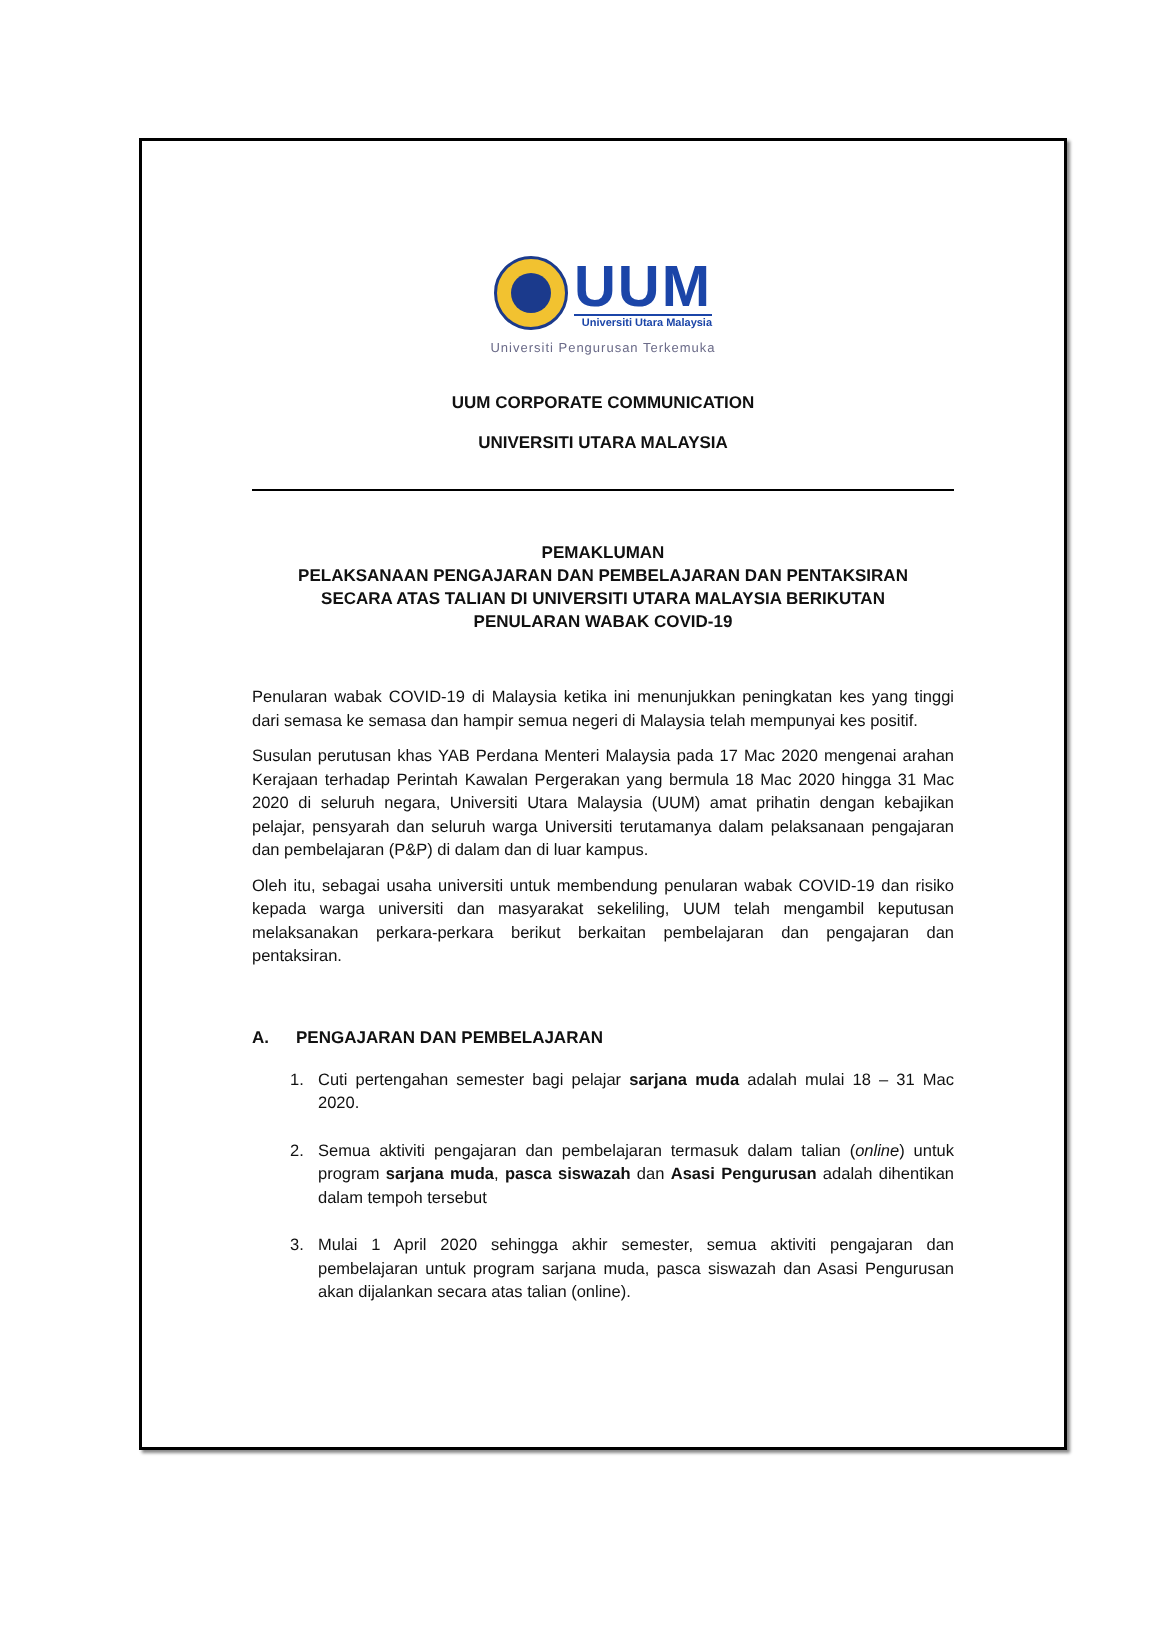UUM
Universiti Utara Malaysia
Universiti Pengurusan Terkemuka
UUM CORPORATE COMMUNICATION
UNIVERSITI UTARA MALAYSIA
PEMAKLUMAN
PELAKSANAAN PENGAJARAN DAN PEMBELAJARAN DAN PENTAKSIRAN
SECARA ATAS TALIAN DI UNIVERSITI UTARA MALAYSIA BERIKUTAN
PENULARAN WABAK COVID-19
Penularan wabak COVID-19 di Malaysia ketika ini menunjukkan peningkatan kes yang tinggi dari semasa ke semasa dan hampir semua negeri di Malaysia telah mempunyai kes positif.
Susulan perutusan khas YAB Perdana Menteri Malaysia pada 17 Mac 2020 mengenai arahan Kerajaan terhadap Perintah Kawalan Pergerakan yang bermula 18 Mac 2020 hingga 31 Mac 2020 di seluruh negara, Universiti Utara Malaysia (UUM) amat prihatin dengan kebajikan pelajar, pensyarah dan seluruh warga Universiti terutamanya dalam pelaksanaan pengajaran dan pembelajaran (P&P) di dalam dan di luar kampus.
Oleh itu, sebagai usaha universiti untuk membendung penularan wabak COVID-19 dan risiko kepada warga universiti dan masyarakat sekeliling, UUM telah mengambil keputusan melaksanakan perkara-perkara berikut berkaitan pembelajaran dan pengajaran dan pentaksiran.
A. PENGAJARAN DAN PEMBELAJARAN
1. Cuti pertengahan semester bagi pelajar sarjana muda adalah mulai 18 – 31 Mac 2020.
2. Semua aktiviti pengajaran dan pembelajaran termasuk dalam talian (online) untuk program sarjana muda, pasca siswazah dan Asasi Pengurusan adalah dihentikan dalam tempoh tersebut
3. Mulai 1 April 2020 sehingga akhir semester, semua aktiviti pengajaran dan pembelajaran untuk program sarjana muda, pasca siswazah dan Asasi Pengurusan akan dijalankan secara atas talian (online).